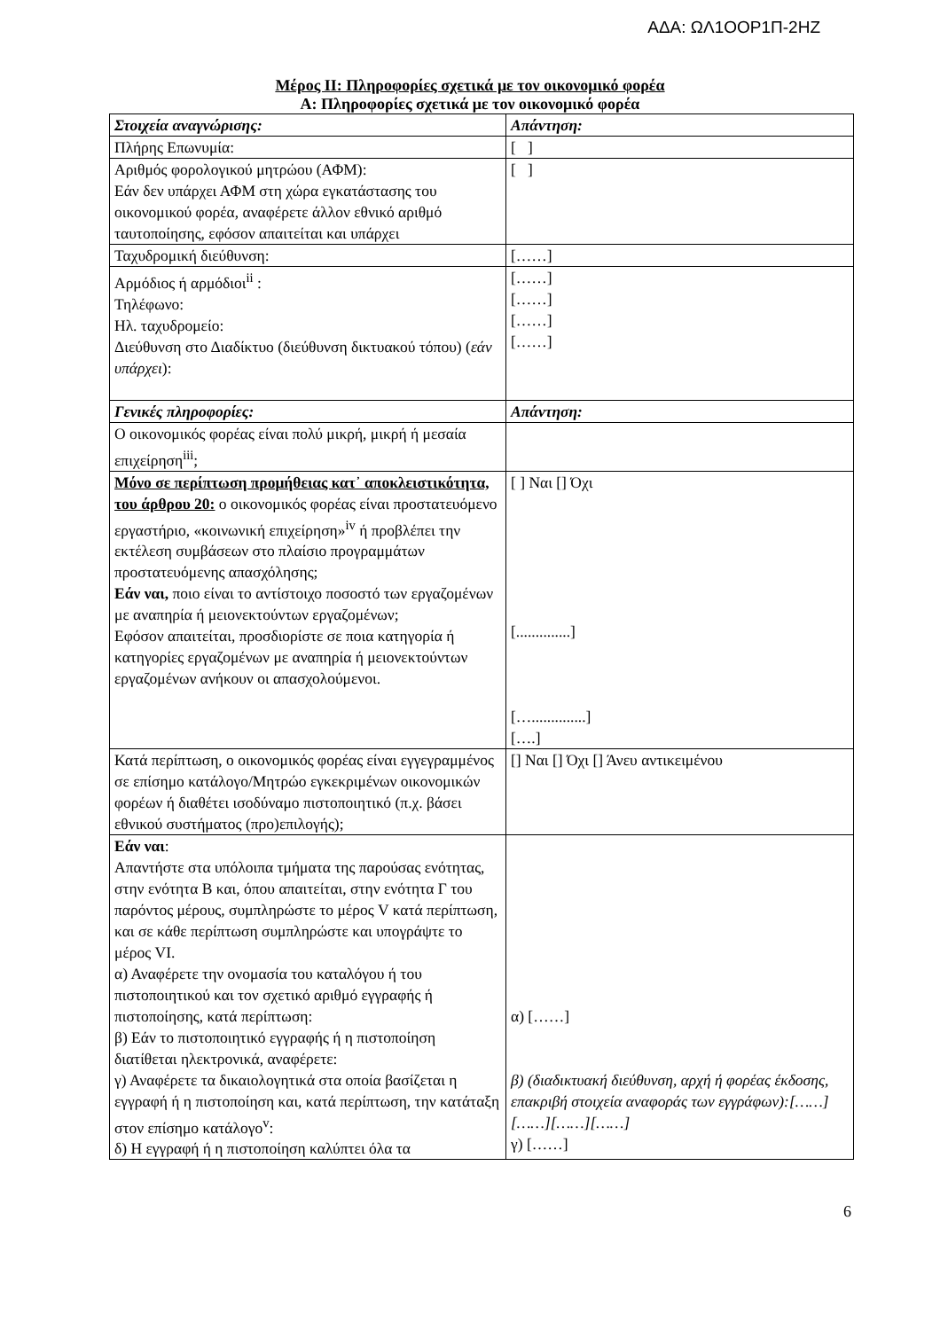ΑΔΑ: ΩΛ1ΟΟΡ1Π-2ΗΖ
Μέρος ΙΙ: Πληροφορίες σχετικά με τον οικονομικό φορέα
Α: Πληροφορίες σχετικά με τον οικονομικό φορέα
| Στοιχεία αναγνώρισης: | Απάντηση: |
| --- | --- |
| Πλήρης Επωνυμία: | [ ] |
| Αριθμός φορολογικού μητρώου (ΑΦΜ): Εάν δεν υπάρχει ΑΦΜ στη χώρα εγκατάστασης του οικονομικού φορέα, αναφέρετε άλλον εθνικό αριθμό ταυτοποίησης, εφόσον απαιτείται και υπάρχει | [ ] |
| Ταχυδρομική διεύθυνση: | [……] |
| Αρμόδιος ή αρμόδιοι<sup>ii</sup> : Τηλέφωνο: Ηλ. ταχυδρομείο: Διεύθυνση στο Διαδίκτυο (διεύθυνση δικτυακού τόπου) ( εάν υπάρχει ): | [……] [……] [……] [……] |
| Γενικές πληροφορίες: | Απάντηση: |
| Ο οικονομικός φορέας είναι πολύ μικρή, μικρή ή μεσαία επιχείρηση<sup>iii</sup>; | |
| Μόνο σε περίπτωση προμήθειας κατ᾽ αποκλειστικότητα, του άρθρου 20: ο οικονομικός φορέας είναι προστατευόμενο εργαστήριο, «κοινωνική επιχείρηση»<sup>iv</sup> ή προβλέπει την εκτέλεση συμβάσεων στο πλαίσιο προγραμμάτων προστατευόμενης απασχόλησης; Εάν ναι, ποιο είναι το αντίστοιχο ποσοστό των εργαζομένων με αναπηρία ή μειονεκτούντων εργαζομένων; Εφόσον απαιτείται, προσδιορίστε σε ποια κατηγορία ή κατηγορίες εργαζομένων με αναπηρία ή μειονεκτούντων εργαζομένων ανήκουν οι απασχολούμενοι. | [ ] Ναι [] Όχι [..............] […..............] [….] |
| Κατά περίπτωση, ο οικονομικός φορέας είναι εγγεγραμμένος σε επίσημο κατάλογο/Μητρώο εγκεκριμένων οικονομικών φορέων ή διαθέτει ισοδύναμο πιστοποιητικό (π.χ. βάσει εθνικού συστήματος (προ)επιλογής); | [] Ναι [] Όχι [] Άνευ αντικειμένου |
| Εάν ναι : Απαντήστε στα υπόλοιπα τμήματα της παρούσας ενότητας, στην ενότητα Β και, όπου απαιτείται, στην ενότητα Γ του παρόντος μέρους, συμπληρώστε το μέρος V κατά περίπτωση, και σε κάθε περίπτωση συμπληρώστε και υπογράψτε το μέρος VI. α) Αναφέρετε την ονομασία του καταλόγου ή του πιστοποιητικού και τον σχετικό αριθμό εγγραφής ή πιστοποίησης, κατά περίπτωση: β) Εάν το πιστοποιητικό εγγραφής ή η πιστοποίηση διατίθεται ηλεκτρονικά, αναφέρετε: γ) Αναφέρετε τα δικαιολογητικά στα οποία βασίζεται η εγγραφή ή η πιστοποίηση και, κατά περίπτωση, την κατάταξη στον επίσημο κατάλογο<sup>v</sup>: δ) Η εγγραφή ή η πιστοποίηση καλύπτει όλα τα | α) [……] β) (διαδικτυακή διεύθυνση, αρχή ή φορέας έκδοσης, επακριβή στοιχεία αναφοράς των εγγράφων):[……][……][……][……] γ) [……] |
6